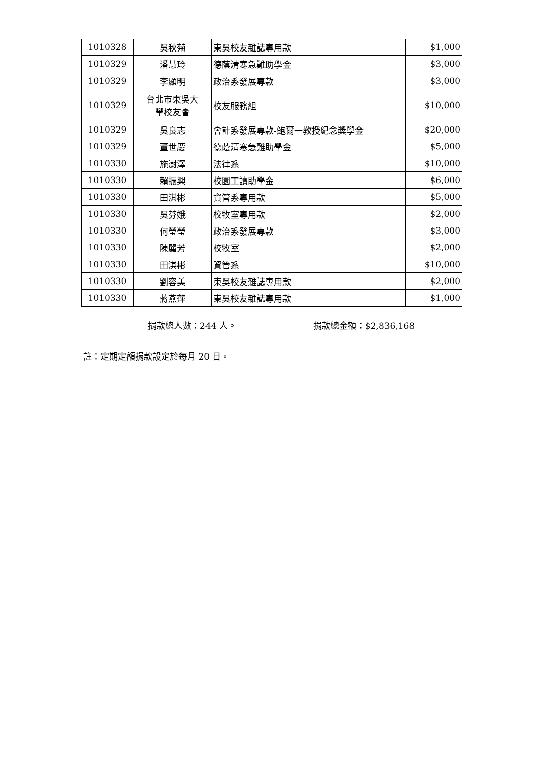| 1010328 | 吳秋菊 | 東吳校友雜誌專用款 | $1,000 |
| 1010329 | 潘慧玲 | 德蔭清寒急難助學金 | $3,000 |
| 1010329 | 李顯明 | 政治系發展專款 | $3,000 |
| 1010329 | 台北市東吳大 學校友會 | 校友服務組 | $10,000 |
| 1010329 | 吳良志 | 會計系發展專款-鮑爾一教授紀念獎學金 | $20,000 |
| 1010329 | 董世慶 | 德蔭清寒急難助學金 | $5,000 |
| 1010330 | 施澍澤 | 法律系 | $10,000 |
| 1010330 | 賴振興 | 校園工讀助學金 | $6,000 |
| 1010330 | 田淇彬 | 資管系專用款 | $5,000 |
| 1010330 | 吳芬娥 | 校牧室專用款 | $2,000 |
| 1010330 | 何瑩瑩 | 政治系發展專款 | $3,000 |
| 1010330 | 陳麗芳 | 校牧室 | $2,000 |
| 1010330 | 田淇彬 | 資管系 | $10,000 |
| 1010330 | 劉容美 | 東吳校友雜誌專用款 | $2,000 |
| 1010330 | 蔣燕萍 | 東吳校友雜誌專用款 | $1,000 |
捐款總人數：244 人。 捐款總金額：$2,836,168
註：定期定額捐款設定於每月 20 日。